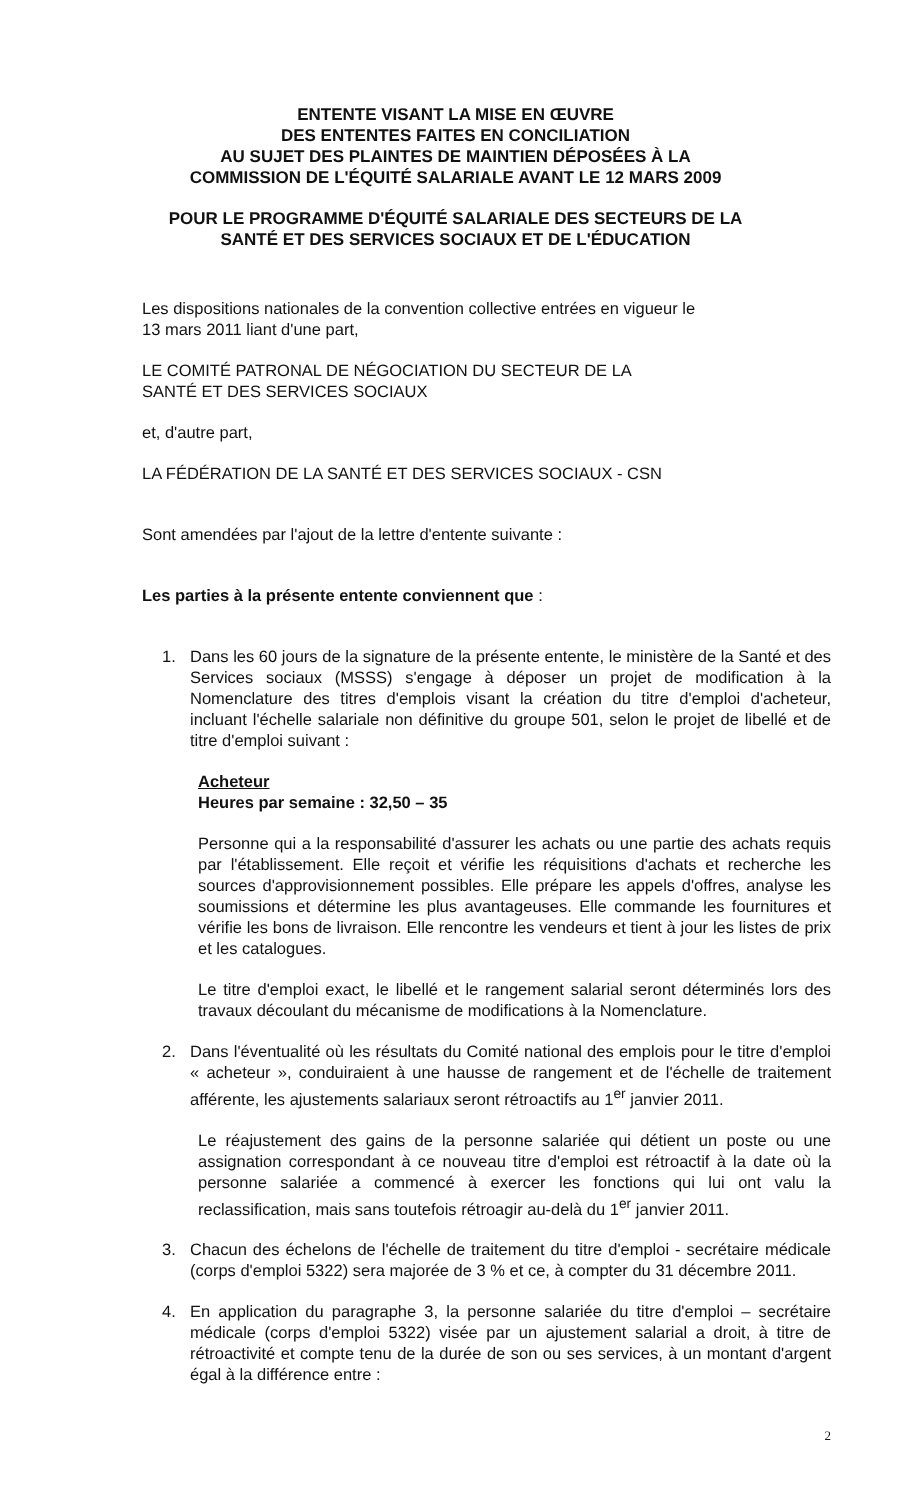ENTENTE VISANT LA MISE EN ŒUVRE
DES ENTENTES FAITES EN CONCILIATION
AU SUJET DES PLAINTES DE MAINTIEN DÉPOSÉES À LA
COMMISSION DE L'ÉQUITÉ SALARIALE AVANT LE 12 MARS 2009
POUR LE PROGRAMME D'ÉQUITÉ SALARIALE DES SECTEURS DE LA
SANTÉ ET DES SERVICES SOCIAUX ET DE L'ÉDUCATION
Les dispositions nationales de la convention collective entrées en vigueur le
13 mars 2011 liant d'une part,
LE COMITÉ PATRONAL DE NÉGOCIATION DU SECTEUR DE LA
SANTÉ ET DES SERVICES SOCIAUX
et, d'autre part,
LA FÉDÉRATION DE LA SANTÉ ET DES SERVICES SOCIAUX - CSN
Sont amendées par l'ajout de la lettre d'entente suivante :
Les parties à la présente entente conviennent que :
1. Dans les 60 jours de la signature de la présente entente, le ministère de la Santé et des Services sociaux (MSSS) s'engage à déposer un projet de modification à la Nomenclature des titres d'emplois visant la création du titre d'emploi d'acheteur, incluant l'échelle salariale non définitive du groupe 501, selon le projet de libellé et de titre d'emploi suivant :
Acheteur
Heures par semaine : 32,50 – 35
Personne qui a la responsabilité d'assurer les achats ou une partie des achats requis par l'établissement. Elle reçoit et vérifie les réquisitions d'achats et recherche les sources d'approvisionnement possibles. Elle prépare les appels d'offres, analyse les soumissions et détermine les plus avantageuses. Elle commande les fournitures et vérifie les bons de livraison. Elle rencontre les vendeurs et tient à jour les listes de prix et les catalogues.
Le titre d'emploi exact, le libellé et le rangement salarial seront déterminés lors des travaux découlant du mécanisme de modifications à la Nomenclature.
2. Dans l'éventualité où les résultats du Comité national des emplois pour le titre d'emploi « acheteur », conduiraient à une hausse de rangement et de l'échelle de traitement afférente, les ajustements salariaux seront rétroactifs au 1<sup>er</sup> janvier 2011.
Le réajustement des gains de la personne salariée qui détient un poste ou une assignation correspondant à ce nouveau titre d'emploi est rétroactif à la date où la personne salariée a commencé à exercer les fonctions qui lui ont valu la reclassification, mais sans toutefois rétroagir au-delà du 1<sup>er</sup> janvier 2011.
3. Chacun des échelons de l'échelle de traitement du titre d'emploi - secrétaire médicale (corps d'emploi 5322) sera majorée de 3 % et ce, à compter du 31 décembre 2011.
4. En application du paragraphe 3, la personne salariée du titre d'emploi – secrétaire médicale (corps d'emploi 5322) visée par un ajustement salarial a droit, à titre de rétroactivité et compte tenu de la durée de son ou ses services, à un montant d'argent égal à la différence entre :
2